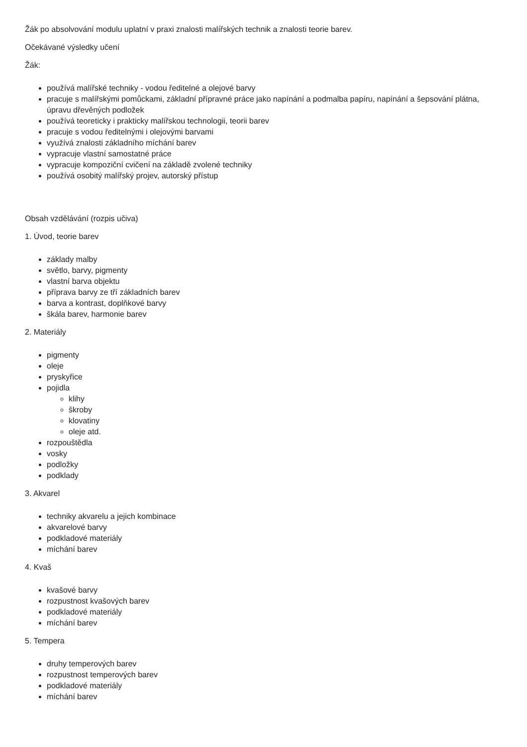Žák po absolvování modulu uplatní v praxi znalosti malířských technik a znalosti teorie barev.
Očekávané výsledky učení
Žák:
používá malířské techniky - vodou ředitelné a olejové barvy
pracuje s malířskými pomůckami, základní přípravné práce jako napínání a podmalba papíru, napínání a šepsování plátna, úpravu dřevěných podložek
používá teoreticky i prakticky malířskou technologii, teorii barev
pracuje s vodou ředitelnými i olejovými barvami
využívá znalosti základního míchání barev
vypracuje vlastní samostatné práce
vypracuje kompoziční cvičení na základě zvolené techniky
používá osobitý malířský projev, autorský přístup
Obsah vzdělávání (rozpis učiva)
1. Úvod, teorie barev
základy malby
světlo, barvy, pigmenty
vlastní barva objektu
příprava barvy ze tří základních barev
barva a kontrast, doplňkové barvy
škála barev, harmonie barev
2. Materiály
pigmenty
oleje
pryskyřice
pojidla
klihy
škroby
klovatiny
oleje atd.
rozpouštědla
vosky
podložky
podklady
3. Akvarel
techniky akvarelu a jejich kombinace
akvarelové barvy
podkladové materiály
míchání barev
4. Kvaš
kvašové barvy
rozpustnost kvašových barev
podkladové materiály
míchání barev
5. Tempera
druhy temperových barev
rozpustnost temperových barev
podkladové materiály
míchání barev